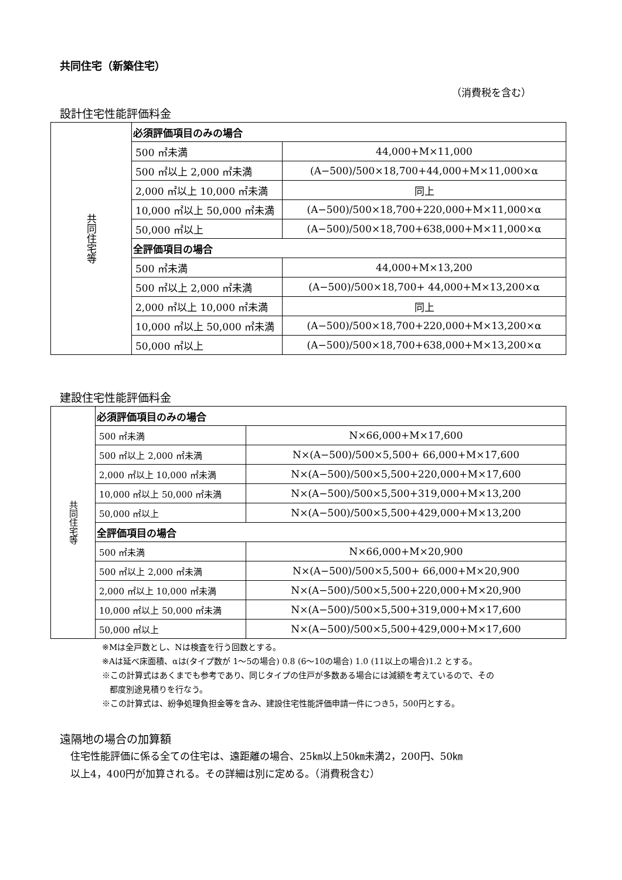共同住宅（新築住宅）
（消費税を含む）
設計住宅性能評価料金
| 共同住宅等 | 必須評価項目のみの場合 | |
| | 500 ㎡未満 | 44,000+M×11,000 |
| | 500 ㎡以上 2,000 ㎡未満 | (A−500)/500×18,700+44,000+M×11,000×α |
| | 2,000 ㎡以上 10,000 ㎡未満 | 同上 |
| | 10,000 ㎡以上 50,000 ㎡未満 | (A−500)/500×18,700+220,000+M×11,000×α |
| | 50,000 ㎡以上 | (A−500)/500×18,700+638,000+M×11,000×α |
| | 全評価項目の場合 | |
| | 500 ㎡未満 | 44,000+M×13,200 |
| | 500 ㎡以上 2,000 ㎡未満 | (A−500)/500×18,700+ 44,000+M×13,200×α |
| | 2,000 ㎡以上 10,000 ㎡未満 | 同上 |
| | 10,000 ㎡以上 50,000 ㎡未満 | (A−500)/500×18,700+220,000+M×13,200×α |
| | 50,000 ㎡以上 | (A−500)/500×18,700+638,000+M×13,200×α |
建設住宅性能評価料金
| 共同住宅等 | 必須評価項目のみの場合 | |
| | 500 ㎡未満 | N×66,000+M×17,600 |
| | 500 ㎡以上 2,000 ㎡未満 | N×(A−500)/500×5,500+ 66,000+M×17,600 |
| | 2,000 ㎡以上 10,000 ㎡未満 | N×(A−500)/500×5,500+220,000+M×17,600 |
| | 10,000 ㎡以上 50,000 ㎡未満 | N×(A−500)/500×5,500+319,000+M×13,200 |
| | 50,000 ㎡以上 | N×(A−500)/500×5,500+429,000+M×13,200 |
| | 全評価項目の場合 | |
| | 500 ㎡未満 | N×66,000+M×20,900 |
| | 500 ㎡以上 2,000 ㎡未満 | N×(A−500)/500×5,500+ 66,000+M×20,900 |
| | 2,000 ㎡以上 10,000 ㎡未満 | N×(A−500)/500×5,500+220,000+M×20,900 |
| | 10,000 ㎡以上 50,000 ㎡未満 | N×(A−500)/500×5,500+319,000+M×17,600 |
| | 50,000 ㎡以上 | N×(A−500)/500×5,500+429,000+M×17,600 |
※Mは全戸数とし、Nは検査を行う回数とする。
※Aは延べ床面積、αは(タイプ数が 1～5の場合) 0.8 (6～10の場合) 1.0 (11以上の場合)1.2 とする。
※この計算式はあくまでも参考であり、同じタイプの住戸が多数ある場合には減額を考えているので、その
都度別途見積りを行なう。
※この計算式は、紛争処理負担金等を含み、建設住宅性能評価申請一件につき5，500円とする。
遠隔地の場合の加算額
住宅性能評価に係る全ての住宅は、遠距離の場合、25㎞以上50㎞未満2，200円、50㎞
以上4，400円が加算される。その詳細は別に定める。（消費税含む）